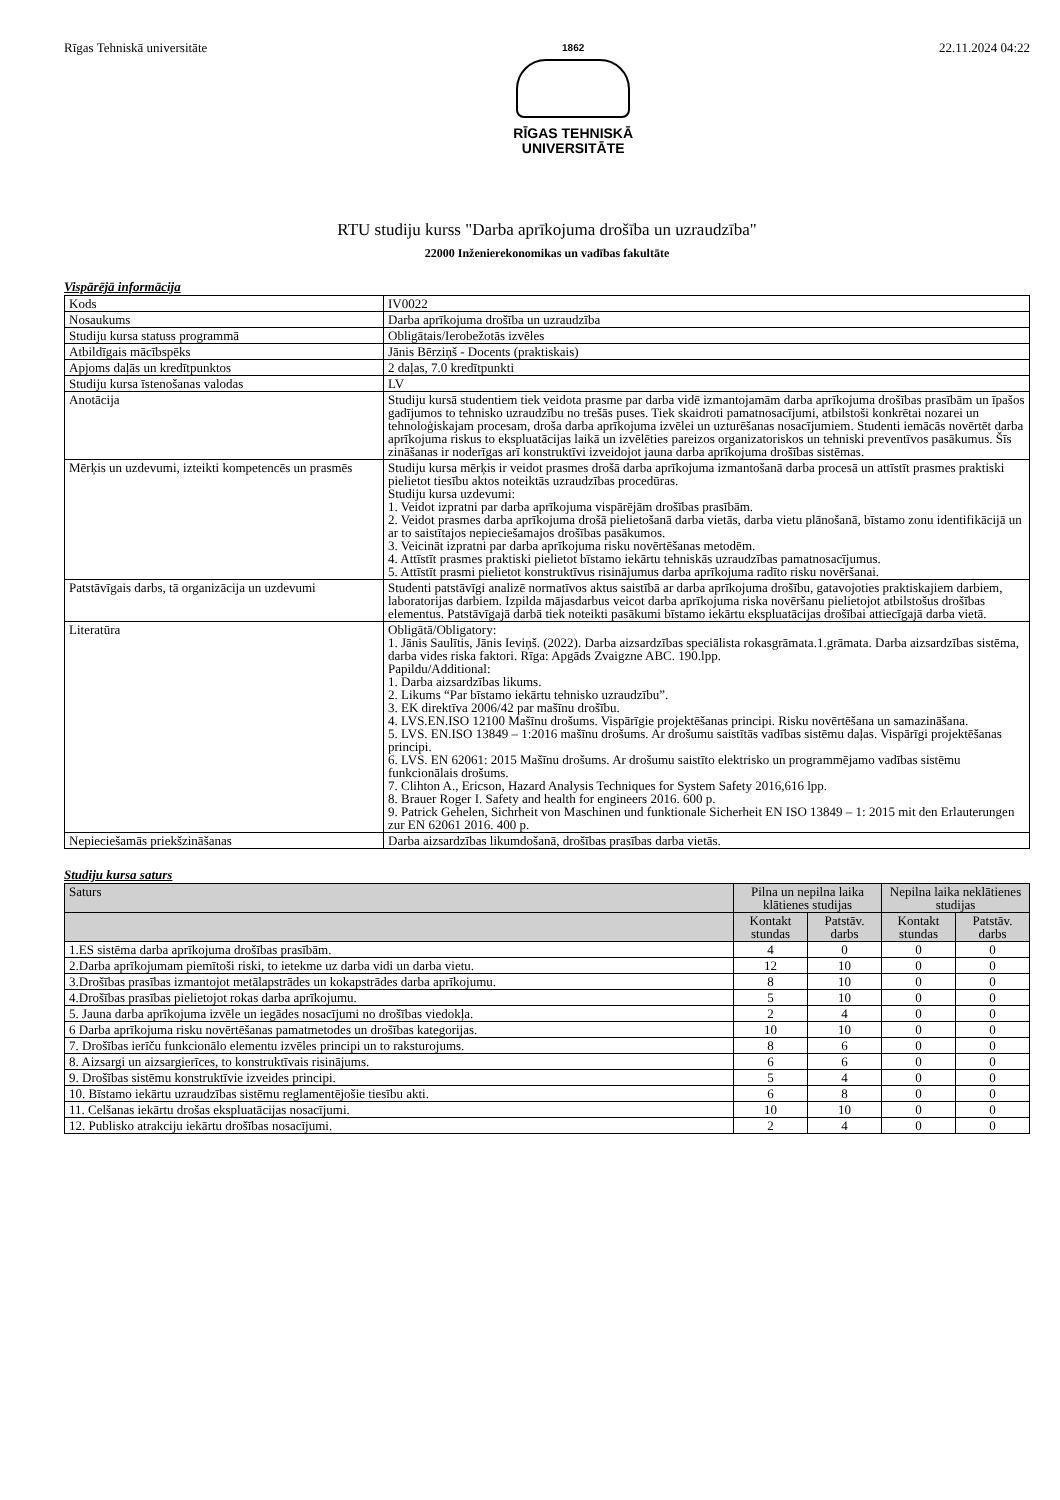Rīgas Tehniskā universitāte
1862
RĪGAS TEHNISKĀ
UNIVERSITĀTE
22.11.2024 04:22
RTU studiju kurss "Darba aprīkojuma drošība un uzraudzība"
22000 Inženierekonomikas un vadības fakultāte
Vispārējā informācija
| Kods | IV0022 |
| Nosaukums | Darba aprīkojuma drošība un uzraudzība |
| Studiju kursa statuss programmā | Obligātais/Ierobežotās izvēles |
| Atbildīgais mācībspēks | Jānis Bērziņš - Docents (praktiskais) |
| Apjoms daļās un kredītpunktos | 2 daļas, 7.0 kredītpunkti |
| Studiju kursa īstenošanas valodas | LV |
| Anotācija | Studiju kursā studentiem tiek veidota prasme par darba vidē izmantojamām darba aprīkojuma drošības prasībām un īpašos gadījumos to tehnisko uzraudzību no trešās puses. Tiek skaidroti pamatnosacījumi, atbilstoši konkrētai nozarei un tehnoloģiskajam procesam, droša darba aprīkojuma izvēlei un uzturēšanas nosacījumiem. Studenti iemācās novērtēt darba aprīkojuma riskus to ekspluatācijas laikā un izvēlēties pareizos organizatoriskos un tehniski preventīvos pasākumus. Šīs zināšanas ir noderīgas arī konstruktīvi izveidojot jauna darba aprīkojuma drošības sistēmas. |
| Mērķis un uzdevumi, izteikti kompetencēs un prasmēs | Studiju kursa mērķis ir veidot prasmes drošā darba aprīkojuma izmantošanā darba procesā un attīstīt prasmes praktiski pielietot tiesību aktos noteiktās uzraudzības procedūras. Studiju kursa uzdevumi: 1. Veidot izpratni par darba aprīkojuma vispārējām drošības prasībām. 2. Veidot prasmes darba aprīkojuma drošā pielietošanā darba vietās, darba vietu plānošanā, bīstamo zonu identifikācijā un ar to saistītajos nepieciešamajos drošības pasākumos. 3. Veicināt izpratni par darba aprīkojuma risku novērtēšanas metodēm. 4. Attīstīt prasmes praktiski pielietot bīstamo iekārtu tehniskās uzraudzības pamatnosacījumus. 5. Attīstīt prasmi pielietot konstruktīvus risinājumus darba aprīkojuma radīto risku novēršanai. |
| Patstāvīgais darbs, tā organizācija un uzdevumi | Studenti patstāvīgi analizē normatīvos aktus saistībā ar darba aprīkojuma drošību, gatavojoties praktiskajiem darbiem, laboratorijas darbiem. Izpilda mājasdarbus veicot darba aprīkojuma riska novēršanu pielietojot atbilstošus drošības elementus. Patstāvīgajā darbā tiek noteikti pasākumi bīstamo iekārtu ekspluatācijas drošībai attiecīgajā darba vietā. |
| Literatūra | Obligātā/Obligatory: 1. Jānis Saulītis, Jānis Ieviņš. (2022). Darba aizsardzības speciālista rokasgrāmata.1.grāmata. Darba aizsardzības sistēma, darba vides riska faktori. Rīga: Apgāds Zvaigzne ABC. 190.lpp. Papildu/Additional: 1. Darba aizsardzības likums. 2. Likums “Par bīstamo iekārtu tehnisko uzraudzību”. 3. EK direktīva 2006/42 par mašīnu drošību. 4. LVS.EN.ISO 12100 Mašīnu drošums. Vispārīgie projektēšanas principi. Risku novērtēšana un samazināšana. 5. LVS. EN.ISO 13849 – 1:2016 mašīnu drošums. Ar drošumu saistītās vadības sistēmu daļas. Vispārīgi projektēšanas principi. 6. LVS. EN 62061: 2015 Mašīnu drošums. Ar drošumu saistīto elektrisko un programmējamo vadības sistēmu funkcionālais drošums. 7. Clihton A., Ericson, Hazard Analysis Techniques for System Safety 2016,616 lpp. 8. Brauer Roger I. Safety and health for engineers 2016. 600 p. 9. Patrick Gehelen, Sichrheit von Maschinen und funktionale Sicherheit EN ISO 13849 – 1: 2015 mit den Erlauterungen zur EN 62061 2016. 400 p. |
| Nepieciešamās priekšzināšanas | Darba aizsardzības likumdošanā, drošības prasības darba vietās. |
Studiju kursa saturs
| Saturs | Pilna un nepilna laika klātienes studijas | | Nepilna laika neklātienes studijas | |
| --- | --- | --- | --- | --- |
| | Kontakt stundas | Patstāv. darbs | Kontakt stundas | Patstāv. darbs |
| 1.ES sistēma darba aprīkojuma drošības prasībām. | 4 | 0 | 0 | 0 |
| 2.Darba aprīkojumam piemītoši riski, to ietekme uz darba vidi un darba vietu. | 12 | 10 | 0 | 0 |
| 3.Drošības prasības izmantojot metālapstrādes un kokapstrādes darba aprīkojumu. | 8 | 10 | 0 | 0 |
| 4.Drošības prasības pielietojot rokas darba aprīkojumu. | 5 | 10 | 0 | 0 |
| 5. Jauna darba aprīkojuma izvēle un iegādes nosacījumi no drošības viedokļa. | 2 | 4 | 0 | 0 |
| 6 Darba aprīkojuma risku novērtēšanas pamatmetodes un drošības kategorijas. | 10 | 10 | 0 | 0 |
| 7. Drošības ierīču funkcionālo elementu izvēles principi un to raksturojums. | 8 | 6 | 0 | 0 |
| 8. Aizsargi un aizsargierīces, to konstruktīvais risinājums. | 6 | 6 | 0 | 0 |
| 9. Drošības sistēmu konstruktīvie izveides principi. | 5 | 4 | 0 | 0 |
| 10. Bīstamo iekārtu uzraudzības sistēmu reglamentējošie tiesību akti. | 6 | 8 | 0 | 0 |
| 11. Celšanas iekārtu drošas ekspluatācijas nosacījumi. | 10 | 10 | 0 | 0 |
| 12. Publisko atrakciju iekārtu drošības nosacījumi. | 2 | 4 | 0 | 0 |